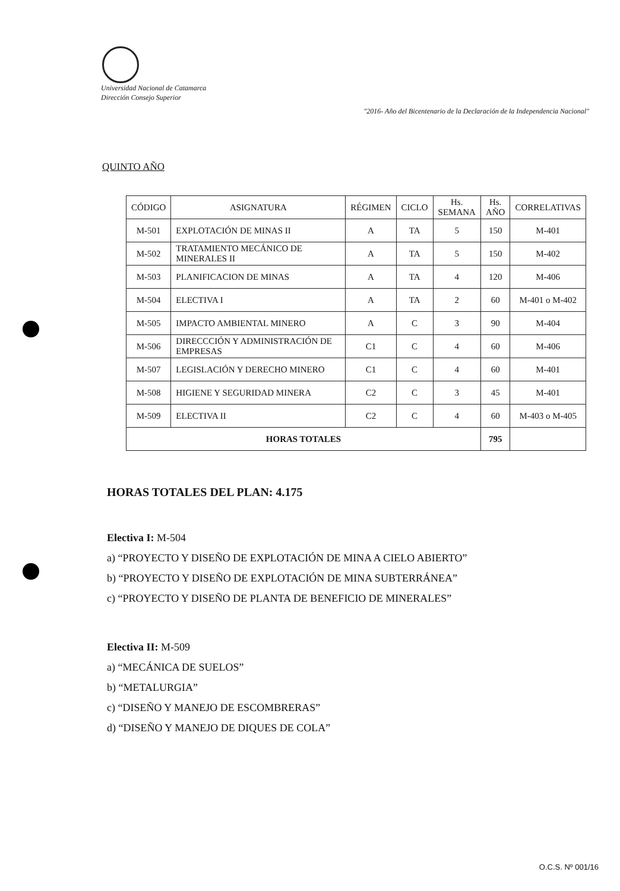Universidad Nacional de Catamarca
Dirección Consejo Superior
"2016- Año del Bicentenario de la Declaración de la Independencia Nacional"
QUINTO AÑO
| CÓDIGO | ASIGNATURA | RÉGIMEN | CICLO | Hs. SEMANA | Hs. AÑO | CORRELATIVAS |
| --- | --- | --- | --- | --- | --- | --- |
| M-501 | EXPLOTACIÓN DE MINAS II | A | TA | 5 | 150 | M-401 |
| M-502 | TRATAMIENTO MECÁNICO DE MINERALES II | A | TA | 5 | 150 | M-402 |
| M-503 | PLANIFICACION DE MINAS | A | TA | 4 | 120 | M-406 |
| M-504 | ELECTIVA I | A | TA | 2 | 60 | M-401 o M-402 |
| M-505 | IMPACTO AMBIENTAL MINERO | A | C | 3 | 90 | M-404 |
| M-506 | DIRECCCIÓN Y ADMINISTRACIÓN DE EMPRESAS | C1 | C | 4 | 60 | M-406 |
| M-507 | LEGISLACIÓN Y DERECHO MINERO | C1 | C | 4 | 60 | M-401 |
| M-508 | HIGIENE Y SEGURIDAD MINERA | C2 | C | 3 | 45 | M-401 |
| M-509 | ELECTIVA II | C2 | C | 4 | 60 | M-403 o M-405 |
| HORAS TOTALES | | | | | 795 | |
HORAS TOTALES DEL PLAN: 4.175
Electiva I: M-504
a) “PROYECTO Y DISEÑO DE EXPLOTACIÓN DE MINA A CIELO ABIERTO”
b) “PROYECTO Y DISEÑO DE EXPLOTACIÓN DE MINA SUBTERRÁNEA”
c) “PROYECTO Y DISEÑO DE PLANTA DE BENEFICIO DE MINERALES”
Electiva II: M-509
a) “MECÁNICA DE SUELOS”
b) “METALURGIA”
c) “DISEÑO Y MANEJO DE ESCOMBRERAS”
d) “DISEÑO Y MANEJO DE DIQUES DE COLA”
O.C.S. Nº 001/16